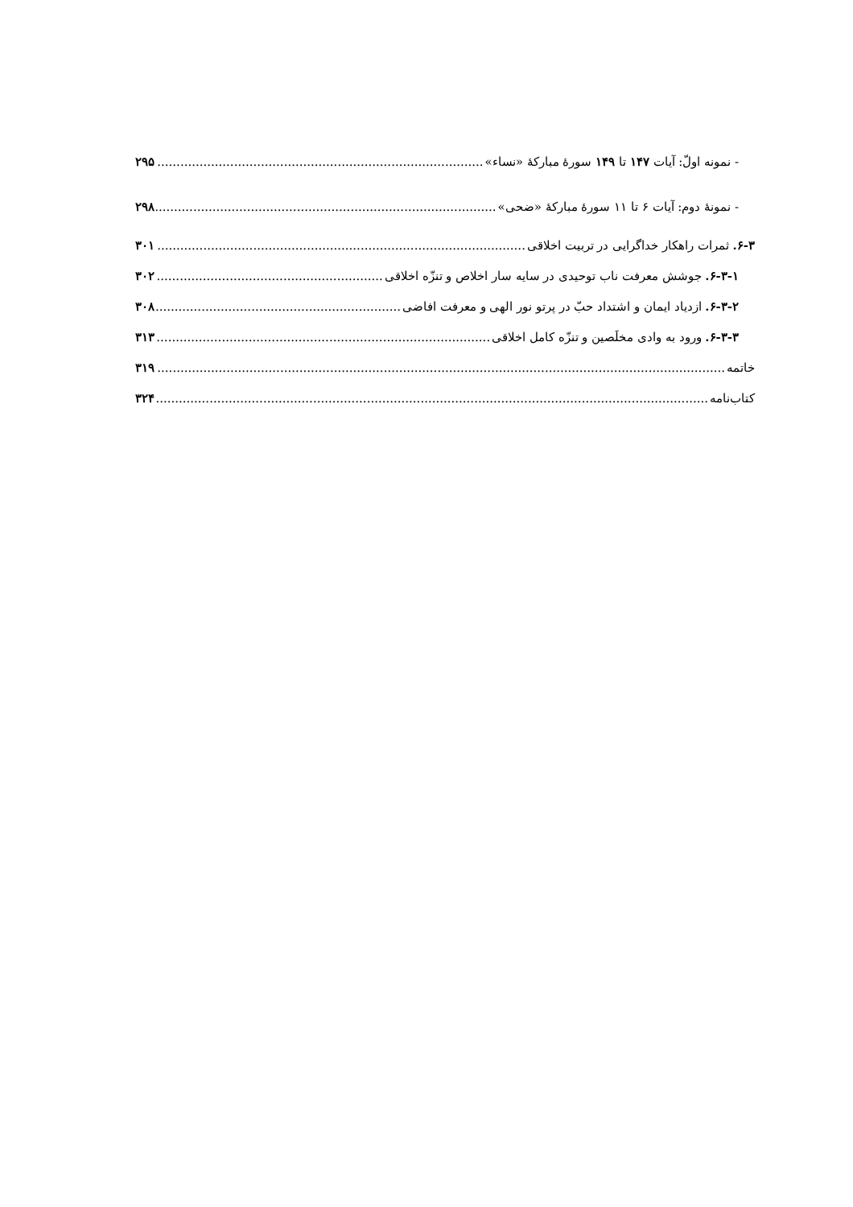- نمونه اولّ: آیات ۱۴۷ تا ۱۴۹ سورهٔ مبارکهٔ «نساء» ۲۹۵
- نمونهٔ دوم: آیات ۶ تا ۱۱ سورهٔ مبارکهٔ «ضحی» ۲۹۸
۶-۳. ثمرات راهکار خداگرایی در تربیت اخلاقی ۳۰۱
۶-۳-۱. جوشش معرفت ناب توحیدی در سایه سار اخلاص و تنزّه اخلاقی ۳۰۲
۶-۳-۲. ازدیاد ایمان و اشتداد حبّ در پرتو نور الهی و معرفت افاضی ۳۰۸
۶-۳-۳. ورود به وادی مخلَصین و تنزّه کامل اخلاقی ۳۱۳
خاتمه ۳۱۹
کتاب‌نامه ۳۲۴